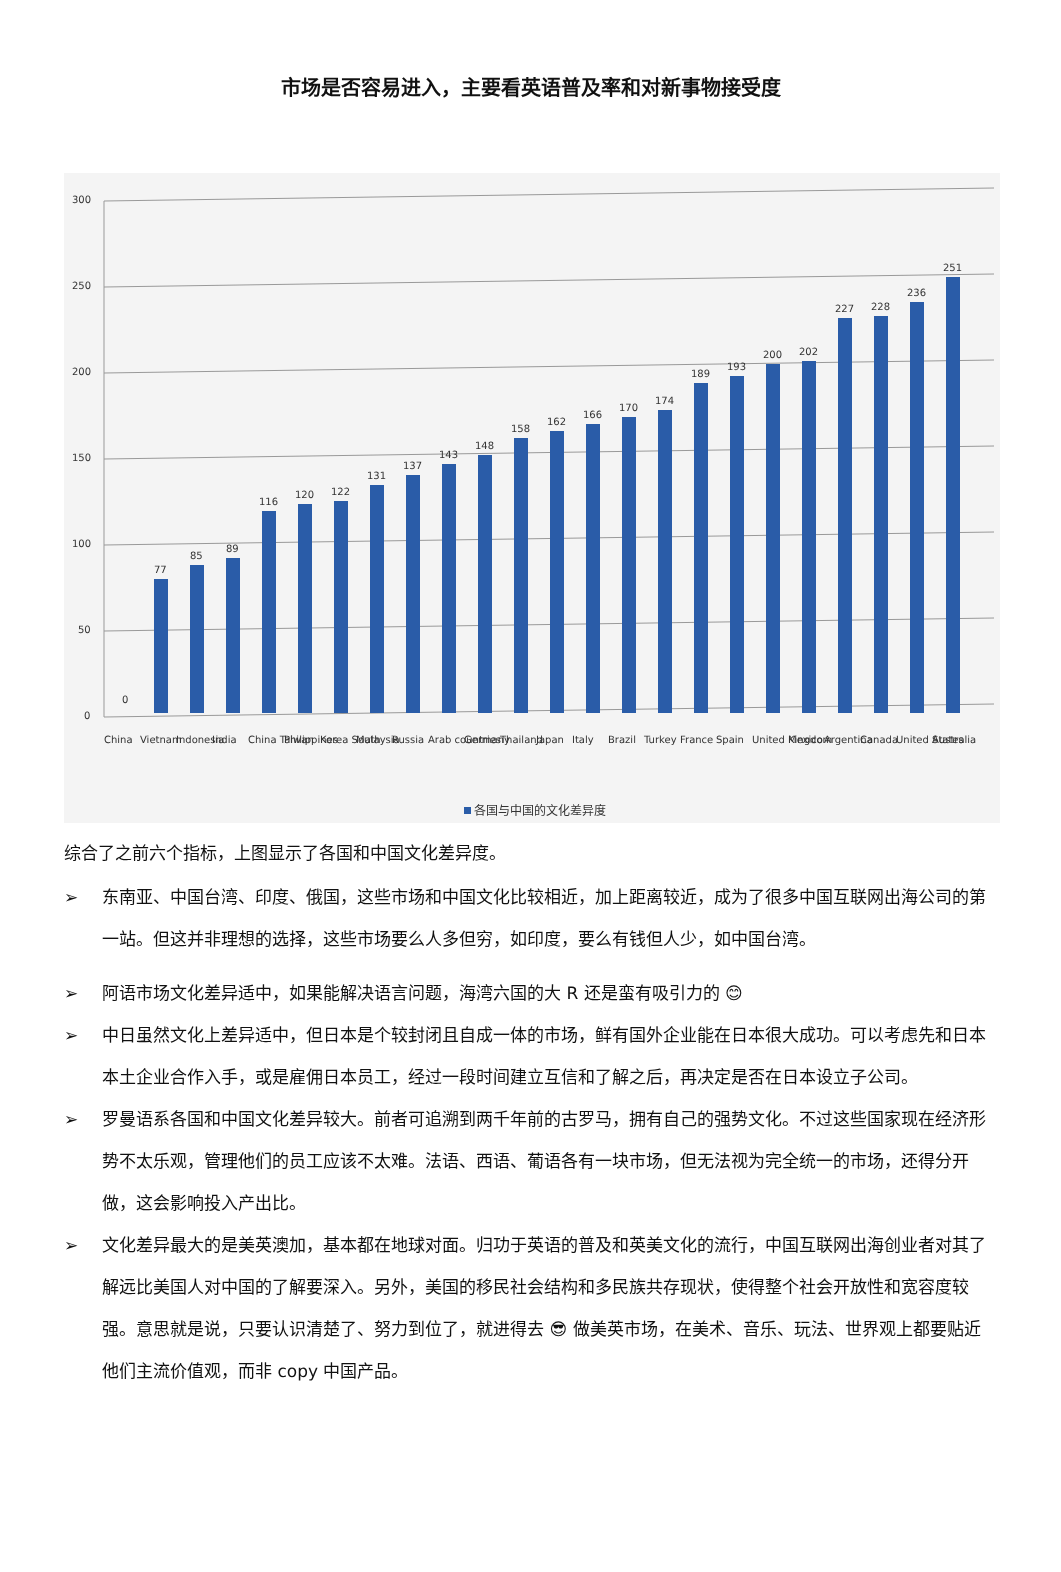市场是否容易进入，主要看英语普及率和对新事物接受度
300
250
200
150
100
50
0
0
77
85
89
116
120
122
131
137
143
148
158
162
166
170
174
189
193
200
202
227
228
236
251
China
Vietnam
Indonesia
India
China Taiwan
Philippines
Korea South
Malaysia
Russia
Arab countries
Germany
Thailand
Japan
Italy
Brazil
Turkey
France
Spain
United Kingdom
Mexico
Argentina
Canada
United States
Australia
各国与中国的文化差异度
综合了之前六个指标，上图显示了各国和中国文化差异度。
➢ 东南亚、中国台湾、印度、俄国，这些市场和中国文化比较相近，加上距离较近，成为了很多中国互联网出海公司的第一站。但这并非理想的选择，这些市场要么人多但穷，如印度，要么有钱但人少，如中国台湾。
➢ 阿语市场文化差异适中，如果能解决语言问题，海湾六国的大 R 还是蛮有吸引力的 😊
➢ 中日虽然文化上差异适中，但日本是个较封闭且自成一体的市场，鲜有国外企业能在日本很大成功。可以考虑先和日本本土企业合作入手，或是雇佣日本员工，经过一段时间建立互信和了解之后，再决定是否在日本设立子公司。
➢ 罗曼语系各国和中国文化差异较大。前者可追溯到两千年前的古罗马，拥有自己的强势文化。不过这些国家现在经济形势不太乐观，管理他们的员工应该不太难。法语、西语、葡语各有一块市场，但无法视为完全统一的市场，还得分开做，这会影响投入产出比。
➢ 文化差异最大的是美英澳加，基本都在地球对面。归功于英语的普及和英美文化的流行，中国互联网出海创业者对其了解远比美国人对中国的了解要深入。另外，美国的移民社会结构和多民族共存现状，使得整个社会开放性和宽容度较强。意思就是说，只要认识清楚了、努力到位了，就进得去 😎 做美英市场，在美术、音乐、玩法、世界观上都要贴近他们主流价值观，而非 copy 中国产品。